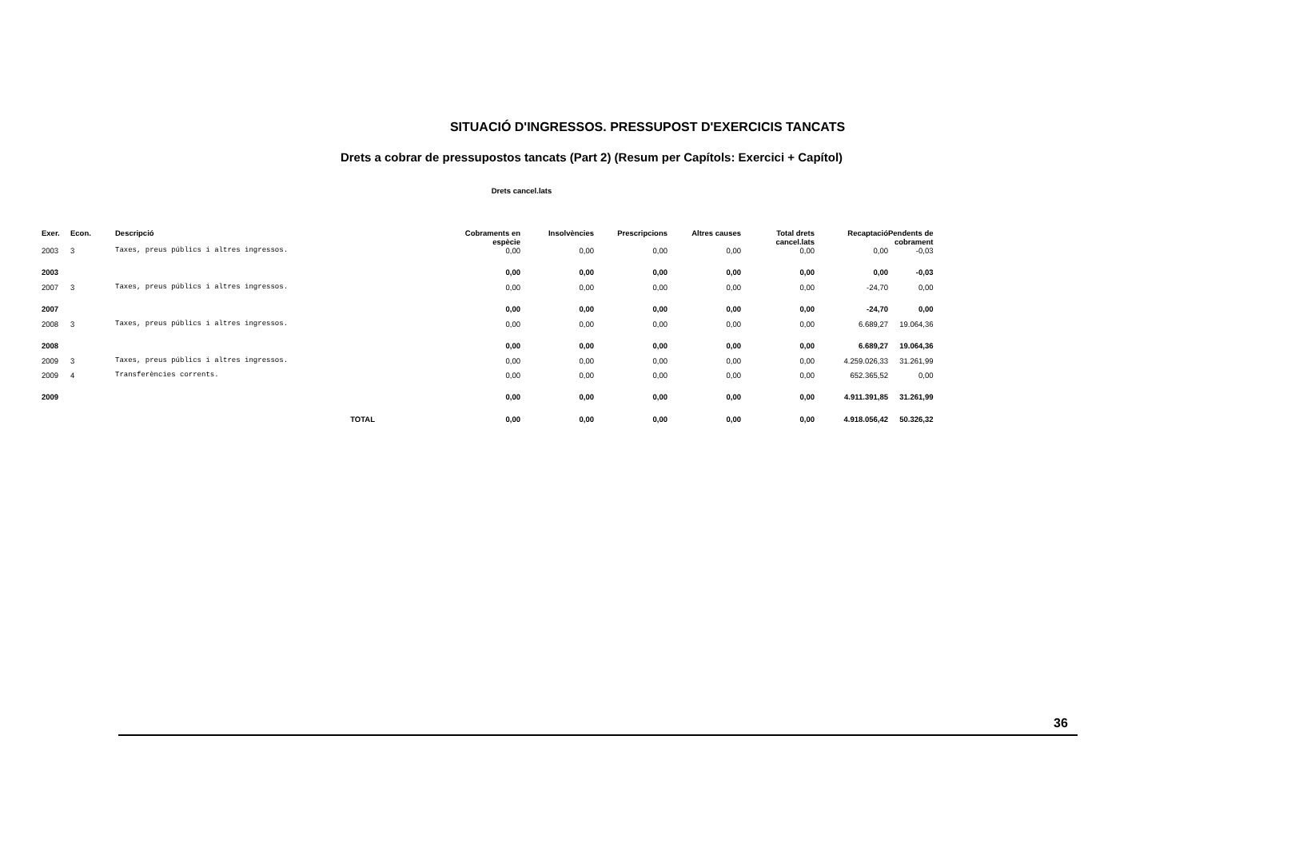SITUACIÓ D'INGRESSOS. PRESSUPOST D'EXERCICIS TANCATS
Drets a cobrar de pressupostos tancats (Part 2) (Resum per Capítols: Exercici + Capítol)
Drets cancel.lats
| Exer. | Econ. | Descripció | | Cobraments en espècie | Insolvències | Prescripcions | Altres causes | Total drets cancel.lats | Recaptació | Pendents de cobrament |
| --- | --- | --- | --- | --- | --- | --- | --- | --- | --- | --- |
| 2003 | 3 | Taxes, preus públics i altres ingressos. | | 0,00 | 0,00 | 0,00 | 0,00 | 0,00 | 0,00 | -0,03 |
| 2003 | | | | 0,00 | 0,00 | 0,00 | 0,00 | 0,00 | 0,00 | -0,03 |
| 2007 | 3 | Taxes, preus públics i altres ingressos. | | 0,00 | 0,00 | 0,00 | 0,00 | 0,00 | -24,70 | 0,00 |
| 2007 | | | | 0,00 | 0,00 | 0,00 | 0,00 | 0,00 | -24,70 | 0,00 |
| 2008 | 3 | Taxes, preus públics i altres ingressos. | | 0,00 | 0,00 | 0,00 | 0,00 | 0,00 | 6.689,27 | 19.064,36 |
| 2008 | | | | 0,00 | 0,00 | 0,00 | 0,00 | 0,00 | 6.689,27 | 19.064,36 |
| 2009 | 3 | Taxes, preus públics i altres ingressos. | | 0,00 | 0,00 | 0,00 | 0,00 | 0,00 | 4.259.026,33 | 31.261,99 |
| 2009 | 4 | Transferències corrents. | | 0,00 | 0,00 | 0,00 | 0,00 | 0,00 | 652.365,52 | 0,00 |
| 2009 | | | | 0,00 | 0,00 | 0,00 | 0,00 | 0,00 | 4.911.391,85 | 31.261,99 |
| | | TOTAL | | 0,00 | 0,00 | 0,00 | 0,00 | 0,00 | 4.918.056,42 | 50.326,32 |
36